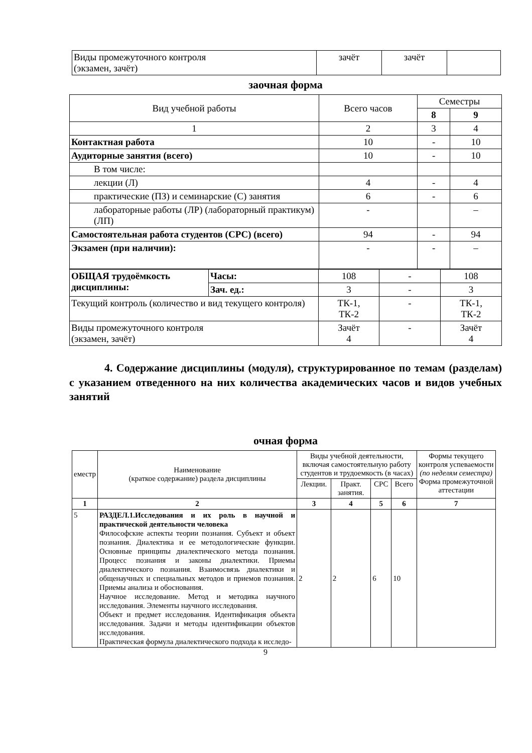| Виды промежуточного контроля (экзамен, зачёт) | зачёт | зачёт | |
заочная форма
| Вид учебной работы | Всего часов | Семестры | |
| | | 8 | 9 |
| 1 | 2 | 3 | 4 |
| Контактная работа | 10 | - | 10 |
| Аудиторные занятия (всего) | 10 | - | 10 |
| В том числе: | | | |
| лекции (Л) | 4 | - | 4 |
| практические (ПЗ) и семинарские (С) занятия | 6 | - | 6 |
| лабораторные работы (ЛР) (лабораторный практикум) (ЛП) | - | | – |
| Самостоятельная работа студентов (СРС) (всего) | 94 | - | 94 |
| Экзамен (при наличии): | - | - | – |
| ОБЩАЯ трудоёмкость дисциплины: | Часы: | 108 | - | 108 |
| | Зач. ед.: | 3 | - | 3 |
| Текущий контроль (количество и вид текущего контроля) | | ТК-1, ТК-2 | - | ТК-1, ТК-2 |
| Виды промежуточного контроля (экзамен, зачёт) | | Зачёт 4 | - | Зачёт 4 |
4. Содержание дисциплины (модуля), структурированное по темам (разделам) с указанием отведенного на них количества академических часов и видов учебных занятий
очная форма
| еместр | Наименование (краткое содержание) раздела дисциплины | Виды учебной деятельности, включая самостоятельную работу студентов и трудоемкость (в часах) | | | | Формы текущего контроля успеваемости (по неделям семестра) Форма промежуточной аттестации |
| | | Лекции. | Практ. занятия. | СРС | Всего | |
| 1 | 2 | 3 | 4 | 5 | 6 | 7 |
| 5 | РАЗДЕЛ.1.Исследования и их роль в научной и практической деятельности человека Философские аспекты теории познания. Субъект и объект познания. Диалектика и ее методологические функции. Основные принципы диалектического метода познания. Процесс познания и законы диалектики. Приемы диалектического познания. Взаимосвязь диалектики и общенаучных и специальных методов и приемов познания. Приемы анализа и обоснования. Научное исследование. Метод и методика научного исследования. Элементы научного исследования. Объект и предмет исследования. Идентификация объекта исследования. Задачи и методы идентификации объектов исследования. Практическая формула диалектического подхода к исследо- | 2 | 2 | 6 | 10 | |
9